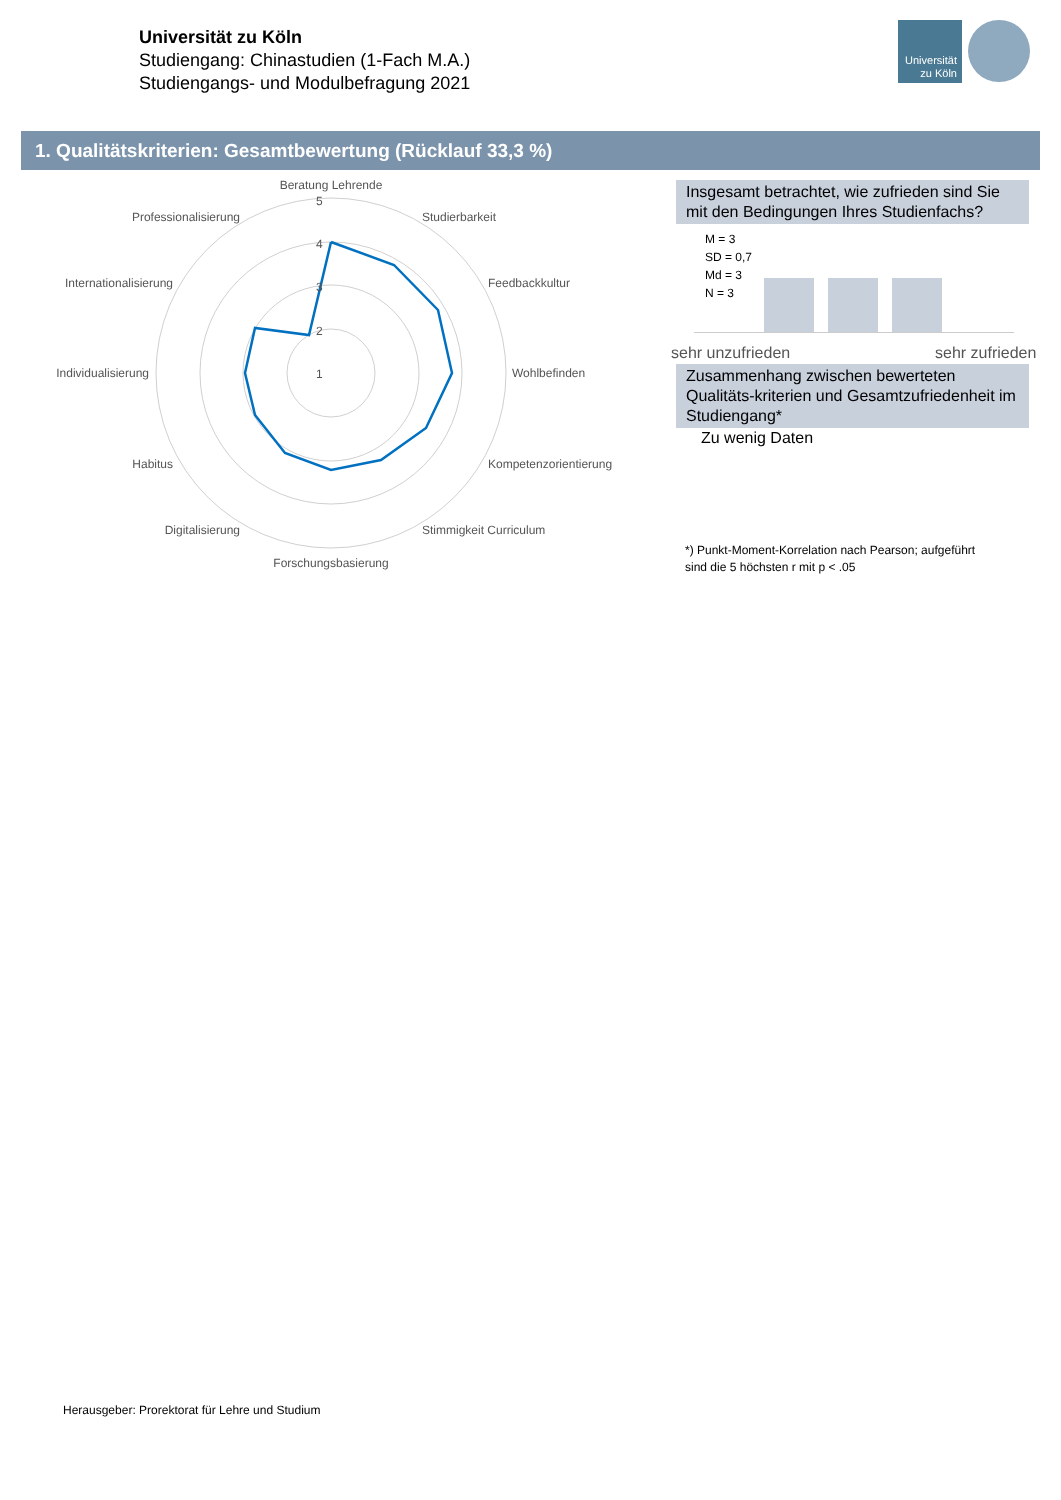Universität zu Köln
Studiengang: Chinastudien (1-Fach M.A.)
Studiengangs- und Modulbefragung 2021
Universität
zu Köln
1. Qualitätskriterien: Gesamtbewertung (Rücklauf 33,3 %)
Beratung Lehrende
Studierbarkeit
Feedbackkultur
Wohlbefinden
Kompetenzorientierung
Stimmigkeit Curriculum
Forschungsbasierung
Digitalisierung
Habitus
Individualisierung
Internationalisierung
Professionalisierung
5
4
3
2
1
Insgesamt betrachtet, wie zufrieden sind Sie mit den Bedingungen Ihres Studienfachs?
M = 3
SD = 0,7
Md = 3
N = 3
sehr unzufrieden sehr zufrieden
Zusammenhang zwischen bewerteten Qualitäts-kriterien und Gesamtzufriedenheit im Studiengang*
Zu wenig Daten
*) Punkt-Moment-Korrelation nach Pearson; aufgeführt
sind die 5 höchsten r mit p < .05
Herausgeber: Prorektorat für Lehre und Studium